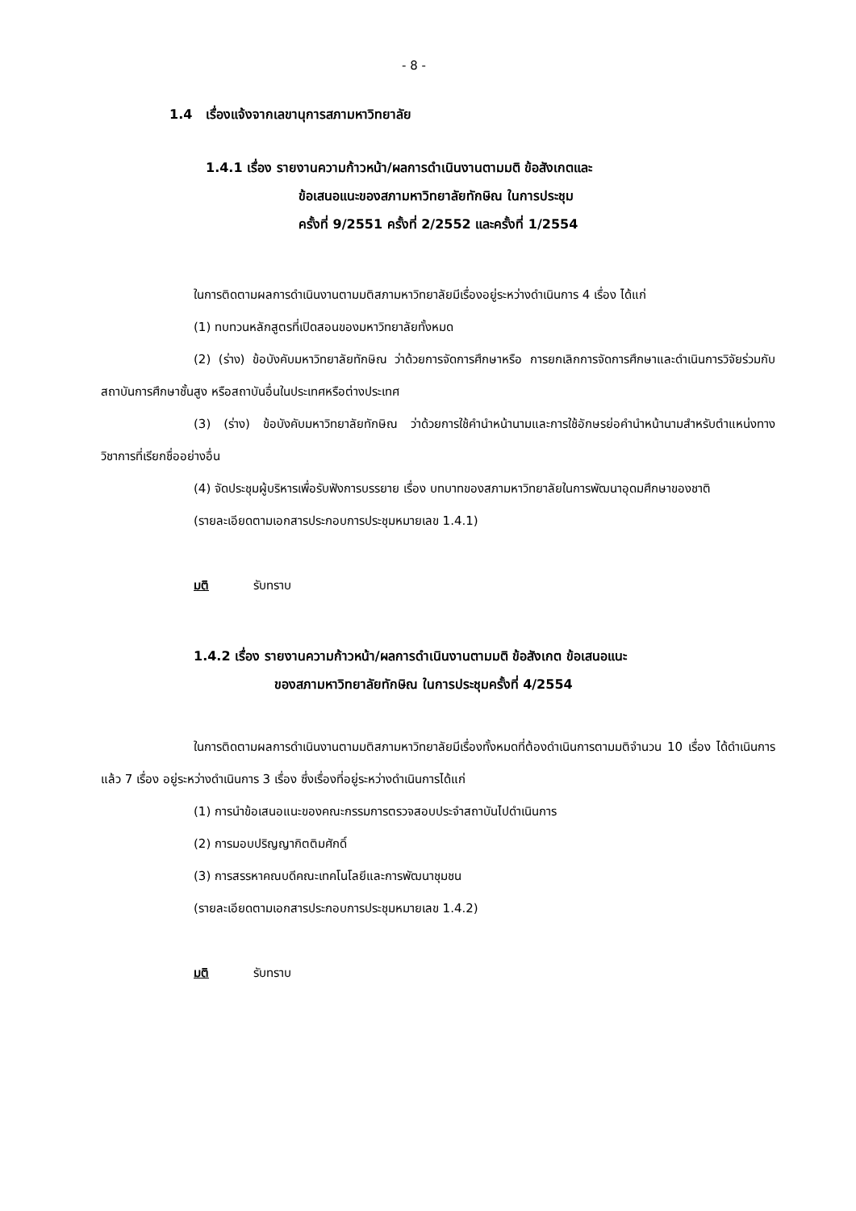- 8 -
1.4 เรื่องแจ้งจากเลขานุการสภามหาวิทยาลัย
1.4.1 เรื่อง รายงานความก้าวหน้า/ผลการดำเนินงานตามมติ ข้อสังเกตและ
ข้อเสนอแนะของสภามหาวิทยาลัยทักษิณ ในการประชุม
ครั้งที่ 9/2551 ครั้งที่ 2/2552 และครั้งที่ 1/2554
ในการติดตามผลการดำเนินงานตามมติสภามหาวิทยาลัยมีเรื่องอยู่ระหว่างดำเนินการ 4 เรื่อง ได้แก่
(1) ทบทวนหลักสูตรที่เปิดสอนของมหาวิทยาลัยทั้งหมด
(2) (ร่าง) ข้อบังคับมหาวิทยาลัยทักษิณ ว่าด้วยการจัดการศึกษาหรือ การยกเลิกการจัดการศึกษาและดำเนินการวิจัยร่วมกับสถาบันการศึกษาชั้นสูง หรือสถาบันอื่นในประเทศหรือต่างประเทศ
(3) (ร่าง) ข้อบังคับมหาวิทยาลัยทักษิณ ว่าด้วยการใช้คำนำหน้านามและการใช้อักษรย่อคำนำหน้านามสำหรับตำแหน่งทางวิชาการที่เรียกชื่ออย่างอื่น
(4) จัดประชุมผู้บริหารเพื่อรับฟังการบรรยาย เรื่อง บทบาทของสภามหาวิทยาลัยในการพัฒนาอุดมศึกษาของชาติ
(รายละเอียดตามเอกสารประกอบการประชุมหมายเลข 1.4.1)
มติ รับทราบ
1.4.2 เรื่อง รายงานความก้าวหน้า/ผลการดำเนินงานตามมติ ข้อสังเกต ข้อเสนอแนะ
ของสภามหาวิทยาลัยทักษิณ ในการประชุมครั้งที่ 4/2554
ในการติดตามผลการดำเนินงานตามมติสภามหาวิทยาลัยมีเรื่องทั้งหมดที่ต้องดำเนินการตามมติจำนวน 10 เรื่อง ได้ดำเนินการแล้ว 7 เรื่อง อยู่ระหว่างดำเนินการ 3 เรื่อง ซึ่งเรื่องที่อยู่ระหว่างดำเนินการได้แก่
(1) การนำข้อเสนอแนะของคณะกรรมการตรวจสอบประจำสถาบันไปดำเนินการ
(2) การมอบปริญญากิตติมศักดิ์
(3) การสรรหาคณบดีคณะเทคโนโลยีและการพัฒนาชุมชน
(รายละเอียดตามเอกสารประกอบการประชุมหมายเลข 1.4.2)
มติ รับทราบ